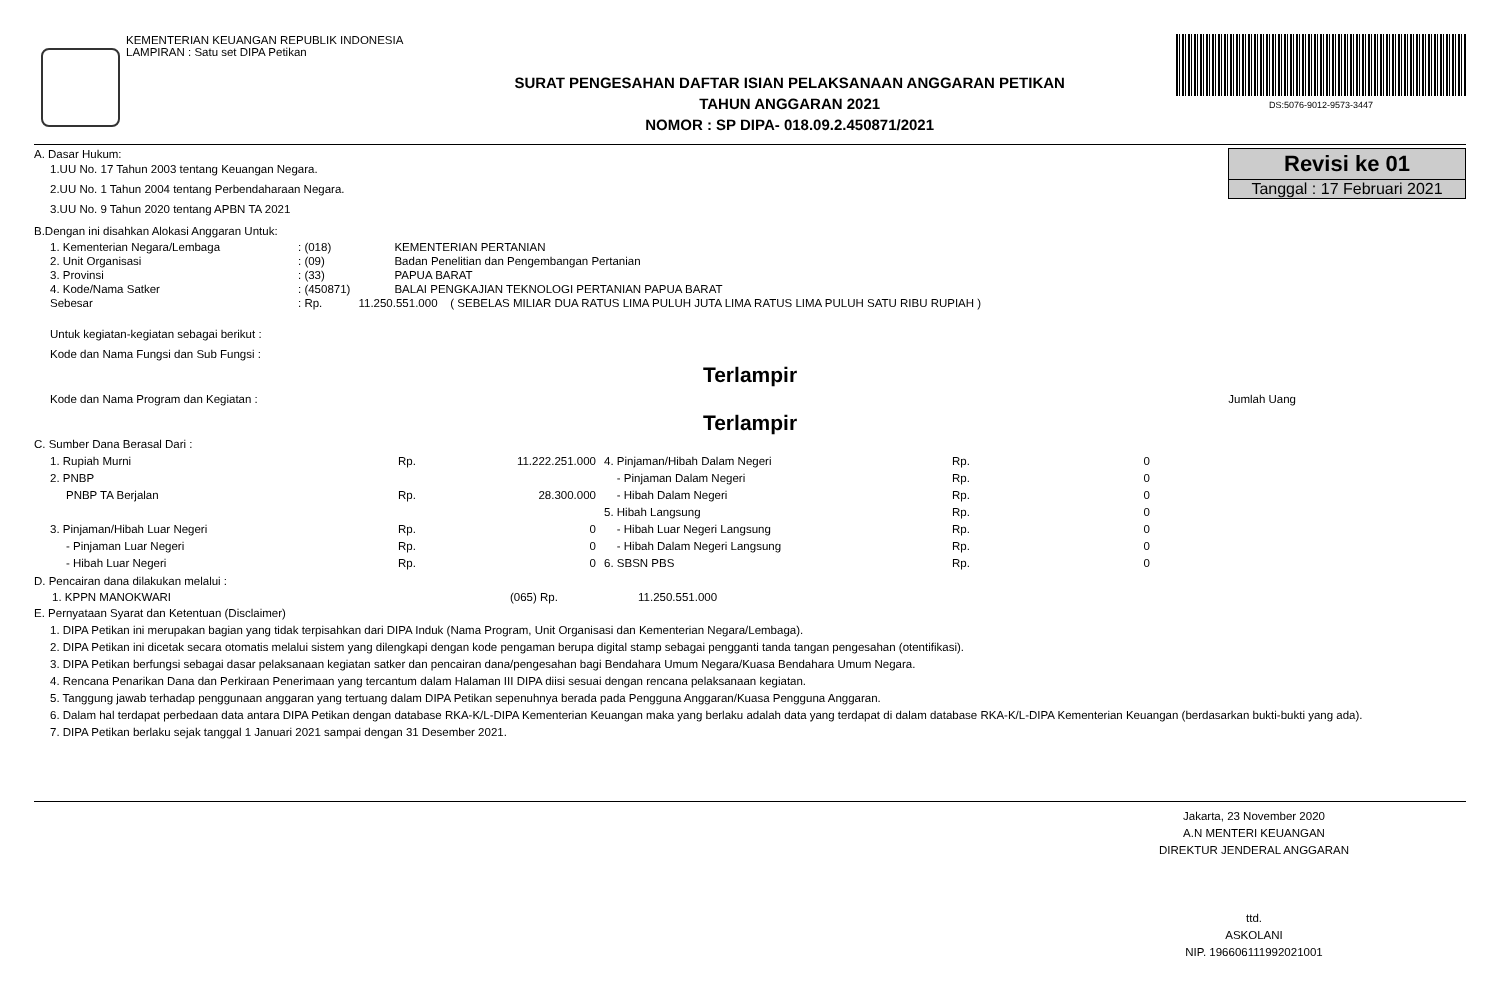KEMENTERIAN KEUANGAN REPUBLIK INDONESIA
LAMPIRAN : Satu set DIPA Petikan
SURAT PENGESAHAN DAFTAR ISIAN PELAKSANAAN ANGGARAN PETIKAN
TAHUN ANGGARAN 2021
NOMOR : SP DIPA- 018.09.2.450871/2021
DS:5076-9012-9573-3447
Revisi ke 01
Tanggal : 17 Februari 2021
A. Dasar Hukum:
1.UU No. 17 Tahun 2003 tentang Keuangan Negara.
2.UU No. 1 Tahun 2004 tentang Perbendaharaan Negara.
3.UU No. 9 Tahun 2020 tentang APBN TA 2021
B.Dengan ini disahkan Alokasi Anggaran Untuk:
| 1. Kementerian Negara/Lembaga | : (018) | KEMENTERIAN PERTANIAN |
| 2. Unit Organisasi | : (09) | Badan Penelitian dan Pengembangan Pertanian |
| 3. Provinsi | : (33) | PAPUA BARAT |
| 4. Kode/Nama Satker | : (450871) | BALAI PENGKAJIAN TEKNOLOGI PERTANIAN PAPUA BARAT |
| Sebesar | : Rp. | 11.250.551.000 ( SEBELAS MILIAR DUA RATUS LIMA PULUH JUTA LIMA RATUS LIMA PULUH SATU RIBU RUPIAH ) |
Untuk kegiatan-kegiatan sebagai berikut :
Kode dan Nama Fungsi dan Sub Fungsi :
Terlampir
Kode dan Nama Program dan Kegiatan : Jumlah Uang
Terlampir
C. Sumber Dana Berasal Dari :
| 1. Rupiah Murni | Rp. | 11.222.251.000 | 4. Pinjaman/Hibah Dalam Negeri | Rp. | 0 |
| 2. PNBP | | | - Pinjaman Dalam Negeri | Rp. | 0 |
| PNBP TA Berjalan | Rp. | 28.300.000 | - Hibah Dalam Negeri | Rp. | 0 |
| | | | 5. Hibah Langsung | Rp. | 0 |
| 3. Pinjaman/Hibah Luar Negeri | Rp. | 0 | - Hibah Luar Negeri Langsung | Rp. | 0 |
| - Pinjaman Luar Negeri | Rp. | 0 | - Hibah Dalam Negeri Langsung | Rp. | 0 |
| - Hibah Luar Negeri | Rp. | 0 | 6. SBSN PBS | Rp. | 0 |
D. Pencairan dana dilakukan melalui :
| 1. KPPN MANOKWARI | (065) Rp. | 11.250.551.000 |
E. Pernyataan Syarat dan Ketentuan (Disclaimer)
1. DIPA Petikan ini merupakan bagian yang tidak terpisahkan dari DIPA Induk (Nama Program, Unit Organisasi dan Kementerian Negara/Lembaga).
2. DIPA Petikan ini dicetak secara otomatis melalui sistem yang dilengkapi dengan kode pengaman berupa digital stamp sebagai pengganti tanda tangan pengesahan (otentifikasi).
3. DIPA Petikan berfungsi sebagai dasar pelaksanaan kegiatan satker dan pencairan dana/pengesahan bagi Bendahara Umum Negara/Kuasa Bendahara Umum Negara.
4. Rencana Penarikan Dana dan Perkiraan Penerimaan yang tercantum dalam Halaman III DIPA diisi sesuai dengan rencana pelaksanaan kegiatan.
5. Tanggung jawab terhadap penggunaan anggaran yang tertuang dalam DIPA Petikan sepenuhnya berada pada Pengguna Anggaran/Kuasa Pengguna Anggaran.
6. Dalam hal terdapat perbedaan data antara DIPA Petikan dengan database RKA-K/L-DIPA Kementerian Keuangan maka yang berlaku adalah data yang terdapat di dalam database RKA-K/L-DIPA Kementerian Keuangan (berdasarkan bukti-bukti yang ada).
7. DIPA Petikan berlaku sejak tanggal 1 Januari 2021 sampai dengan 31 Desember 2021.
Jakarta, 23 November 2020
A.N MENTERI KEUANGAN
DIREKTUR JENDERAL ANGGARAN
ttd.
ASKOLANI
NIP. 196606111992021001